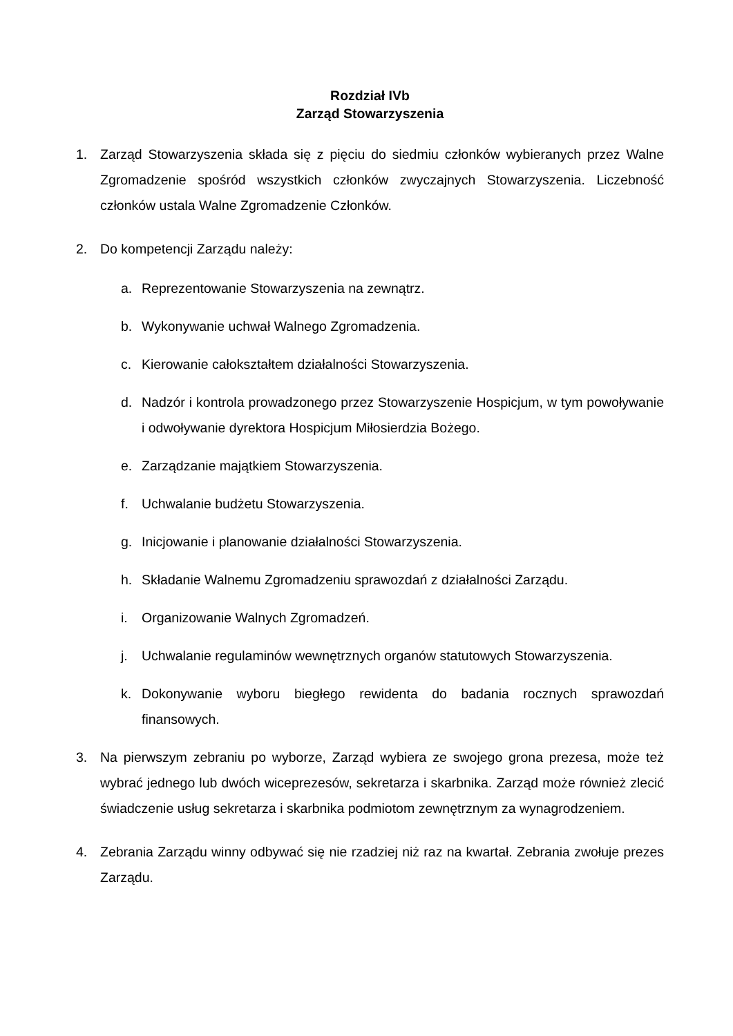Rozdział IVb
Zarząd Stowarzyszenia
1. Zarząd Stowarzyszenia składa się z pięciu do siedmiu członków wybieranych przez Walne Zgromadzenie spośród wszystkich członków zwyczajnych Stowarzyszenia. Liczebność członków ustala Walne Zgromadzenie Członków.
2. Do kompetencji Zarządu należy:
a. Reprezentowanie Stowarzyszenia na zewnątrz.
b. Wykonywanie uchwał Walnego Zgromadzenia.
c. Kierowanie całokształtem działalności Stowarzyszenia.
d. Nadzór i kontrola prowadzonego przez Stowarzyszenie Hospicjum, w tym powoływanie i odwoływanie dyrektora Hospicjum Miłosierdzia Bożego.
e. Zarządzanie majątkiem Stowarzyszenia.
f. Uchwalanie budżetu Stowarzyszenia.
g. Inicjowanie i planowanie działalności Stowarzyszenia.
h. Składanie Walnemu Zgromadzeniu sprawozdań z działalności Zarządu.
i. Organizowanie Walnych Zgromadzeń.
j. Uchwalanie regulaminów wewnętrznych organów statutowych Stowarzyszenia.
k. Dokonywanie wyboru biegłego rewidenta do badania rocznych sprawozdań finansowych.
3. Na pierwszym zebraniu po wyborze, Zarząd wybiera ze swojego grona prezesa, może też wybrać jednego lub dwóch wiceprezesów, sekretarza i skarbnika. Zarząd może również zlecić świadczenie usług sekretarza i skarbnika podmiotom zewnętrznym za wynagrodzeniem.
4. Zebrania Zarządu winny odbywać się nie rzadziej niż raz na kwartał. Zebrania zwołuje prezes Zarządu.